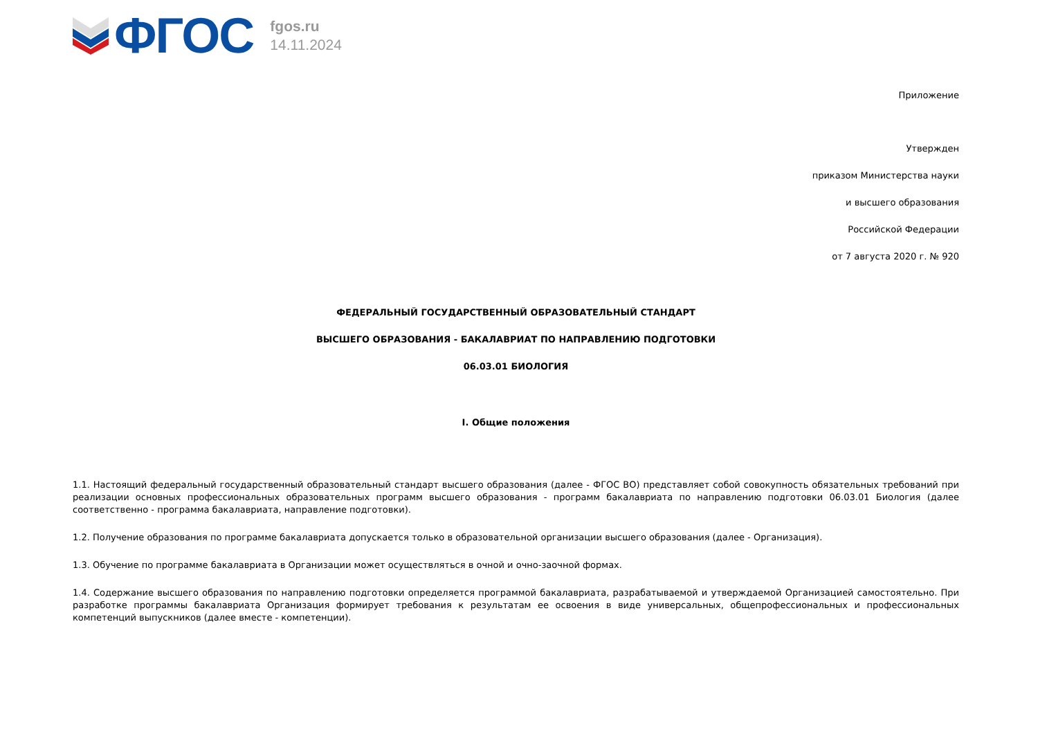ФГОС
fgos.ru
14.11.2024
Приложение
Утвержден
приказом Министерства науки
и высшего образования
Российской Федерации
от 7 августа 2020 г. № 920
ФЕДЕРАЛЬНЫЙ ГОСУДАРСТВЕННЫЙ ОБРАЗОВАТЕЛЬНЫЙ СТАНДАРТ
ВЫСШЕГО ОБРАЗОВАНИЯ - БАКАЛАВРИАТ ПО НАПРАВЛЕНИЮ ПОДГОТОВКИ
06.03.01 БИОЛОГИЯ
I. Общие положения
1.1. Настоящий федеральный государственный образовательный стандарт высшего образования (далее - ФГОС ВО) представляет собой совокупность обязательных требований при реализации основных профессиональных образовательных программ высшего образования - программ бакалавриата по направлению подготовки 06.03.01 Биология (далее соответственно - программа бакалавриата, направление подготовки).
1.2. Получение образования по программе бакалавриата допускается только в образовательной организации высшего образования (далее - Организация).
1.3. Обучение по программе бакалавриата в Организации может осуществляться в очной и очно-заочной формах.
1.4. Содержание высшего образования по направлению подготовки определяется программой бакалавриата, разрабатываемой и утверждаемой Организацией самостоятельно. При разработке программы бакалавриата Организация формирует требования к результатам ее освоения в виде универсальных, общепрофессиональных и профессиональных компетенций выпускников (далее вместе - компетенции).